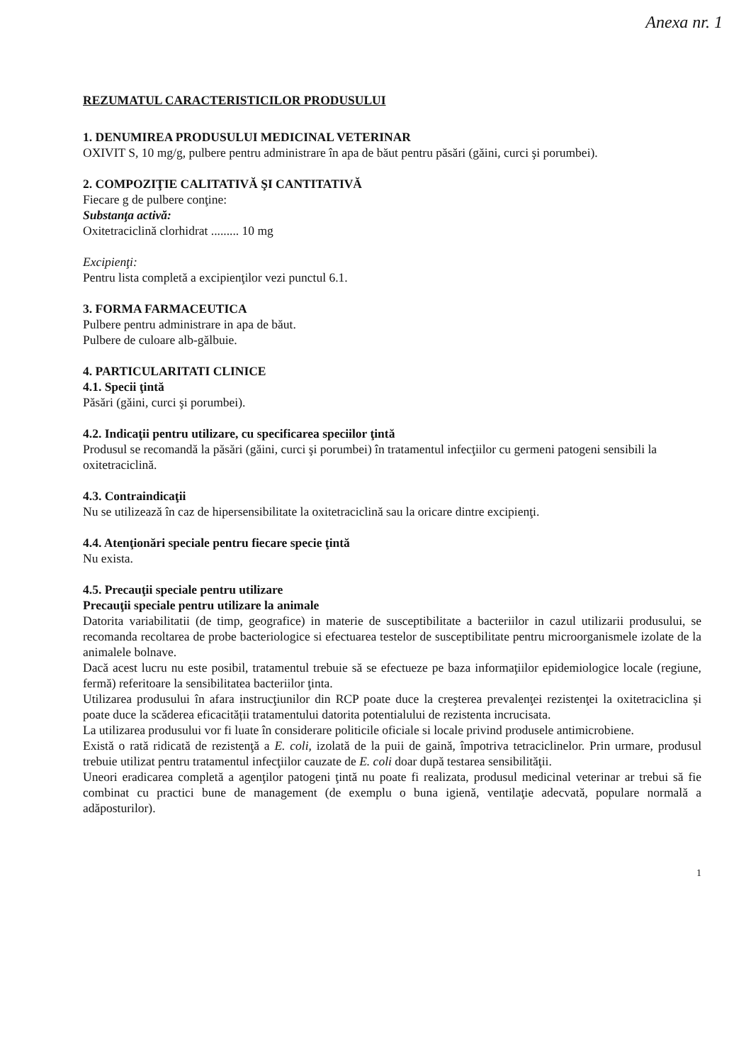Anexa nr. 1
REZUMATUL CARACTERISTICILOR PRODUSULUI
1. DENUMIREA PRODUSULUI MEDICINAL VETERINAR
OXIVIT S, 10 mg/g, pulbere pentru administrare în apa de băut pentru păsări (găini, curci şi porumbei).
2. COMPOZIŢIE CALITATIVĂ ŞI CANTITATIVĂ
Fiecare g de pulbere conţine:
Substanţa activă:
Oxitetraciclină clorhidrat ......... 10 mg
Excipienţi:
Pentru lista completă a excipienţilor vezi punctul 6.1.
3. FORMA FARMACEUTICA
Pulbere pentru administrare in apa de băut.
Pulbere de culoare alb-gălbuie.
4. PARTICULARITATI CLINICE
4.1. Specii ţintă
Păsări (găini, curci şi porumbei).
4.2. Indicaţii pentru utilizare, cu specificarea speciilor ţintă
Produsul se recomandă la păsări (găini, curci şi porumbei) în tratamentul infecţiilor cu germeni patogeni sensibili la oxitetraciclină.
4.3. Contraindicaţii
Nu se utilizează în caz de hipersensibilitate la oxitetraciclină sau la oricare dintre excipienţi.
4.4. Atenţionări speciale pentru fiecare specie ţintă
Nu exista.
4.5. Precauţii speciale pentru utilizare
Precauţii speciale pentru utilizare la animale
Datorita variabilitatii (de timp, geografice) in materie de susceptibilitate a bacteriilor in cazul utilizarii produsului, se recomanda recoltarea de probe bacteriologice si efectuarea testelor de susceptibilitate pentru microorganismele izolate de la animalele bolnave.
Dacă acest lucru nu este posibil, tratamentul trebuie să se efectueze pe baza informaţiilor epidemiologice locale (regiune, fermă) referitoare la sensibilitatea bacteriilor ţinta.
Utilizarea produsului în afara instrucţiunilor din RCP poate duce la creşterea prevalenţei rezistenţei la oxitetraciclina și poate duce la scăderea eficacității tratamentului datorita potentialului de rezistenta incrucisata.
La utilizarea produsului vor fi luate în considerare politicile oficiale si locale privind produsele antimicrobiene.
Există o rată ridicată de rezistenţă a E. coli, izolată de la puii de gaină, împotriva tetraciclinelor. Prin urmare, produsul trebuie utilizat pentru tratamentul infecţiilor cauzate de E. coli doar după testarea sensibilităţii.
Uneori eradicarea completă a agenţilor patogeni ţintă nu poate fi realizata, produsul medicinal veterinar ar trebui să fie combinat cu practici bune de management (de exemplu o buna igienă, ventilaţie adecvată, populare normală a adăposturilor).
1